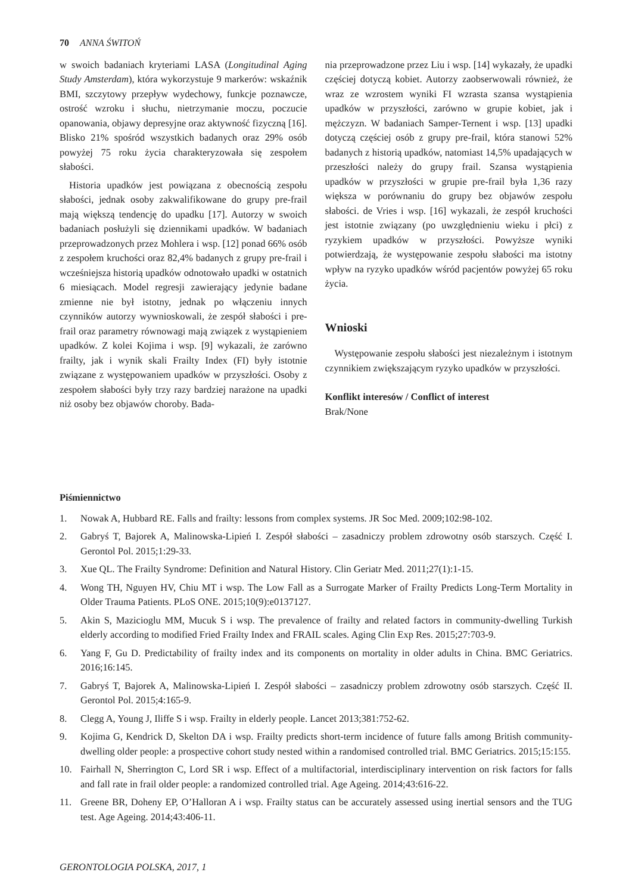70 ANNA ŚWITOŃ
w swoich badaniach kryteriami LASA (Longitudinal Aging Study Amsterdam), która wykorzystuje 9 markerów: wskaźnik BMI, szczytowy przepływ wydechowy, funkcje poznawcze, ostrość wzroku i słuchu, nietrzymanie moczu, poczucie opanowania, objawy depresyjne oraz aktywność fizyczną [16]. Blisko 21% spośród wszystkich badanych oraz 29% osób powyżej 75 roku życia charakteryzowała się zespołem słabości.
Historia upadków jest powiązana z obecnością zespołu słabości, jednak osoby zakwalifikowane do grupy pre-frail mają większą tendencję do upadku [17]. Autorzy w swoich badaniach posłużyli się dziennikami upadków. W badaniach przeprowadzonych przez Mohlera i wsp. [12] ponad 66% osób z zespołem kruchości oraz 82,4% badanych z grupy pre-frail i wcześniejsza historią upadków odnotowało upadki w ostatnich 6 miesiącach. Model regresji zawierający jedynie badane zmienne nie był istotny, jednak po włączeniu innych czynników autorzy wywnioskowali, że zespół słabości i pre-frail oraz parametry równowagi mają związek z wystąpieniem upadków. Z kolei Kojima i wsp. [9] wykazali, że zarówno frailty, jak i wynik skali Frailty Index (FI) były istotnie związane z występowaniem upadków w przyszłości. Osoby z zespołem słabości były trzy razy bardziej narażone na upadki niż osoby bez objawów choroby. Bada-
nia przeprowadzone przez Liu i wsp. [14] wykazały, że upadki częściej dotyczą kobiet. Autorzy zaobserwowali również, że wraz ze wzrostem wyniki FI wzrasta szansa wystąpienia upadków w przyszłości, zarówno w grupie kobiet, jak i mężczyzn. W badaniach Samper-Ternent i wsp. [13] upadki dotyczą częściej osób z grupy pre-frail, która stanowi 52% badanych z historią upadków, natomiast 14,5% upadających w przeszłości należy do grupy frail. Szansa wystąpienia upadków w przyszłości w grupie pre-frail była 1,36 razy większa w porównaniu do grupy bez objawów zespołu słabości. de Vries i wsp. [16] wykazali, że zespół kruchości jest istotnie związany (po uwzględnieniu wieku i płci) z ryzykiem upadków w przyszłości. Powyższe wyniki potwierdzają, że występowanie zespołu słabości ma istotny wpływ na ryzyko upadków wśród pacjentów powyżej 65 roku życia.
Wnioski
Występowanie zespołu słabości jest niezależnym i istotnym czynnikiem zwiększającym ryzyko upadków w przyszłości.
Konflikt interesów / Conflict of interest
Brak/None
Piśmiennictwo
1. Nowak A, Hubbard RE. Falls and frailty: lessons from complex systems. JR Soc Med. 2009;102:98-102.
2. Gabryś T, Bajorek A, Malinowska-Lipień I. Zespół słabości – zasadniczy problem zdrowotny osób starszych. Część I. Gerontol Pol. 2015;1:29-33.
3. Xue QL. The Frailty Syndrome: Definition and Natural History. Clin Geriatr Med. 2011;27(1):1-15.
4. Wong TH, Nguyen HV, Chiu MT i wsp. The Low Fall as a Surrogate Marker of Frailty Predicts Long-Term Mortality in Older Trauma Patients. PLoS ONE. 2015;10(9):e0137127.
5. Akin S, Mazicioglu MM, Mucuk S i wsp. The prevalence of frailty and related factors in community-dwelling Turkish elderly according to modified Fried Frailty Index and FRAIL scales. Aging Clin Exp Res. 2015;27:703-9.
6. Yang F, Gu D. Predictability of frailty index and its components on mortality in older adults in China. BMC Geriatrics. 2016;16:145.
7. Gabryś T, Bajorek A, Malinowska-Lipień I. Zespół słabości – zasadniczy problem zdrowotny osób starszych. Część II. Gerontol Pol. 2015;4:165-9.
8. Clegg A, Young J, Iliffe S i wsp. Frailty in elderly people. Lancet 2013;381:752-62.
9. Kojima G, Kendrick D, Skelton DA i wsp. Frailty predicts short-term incidence of future falls among British community-dwelling older people: a prospective cohort study nested within a randomised controlled trial. BMC Geriatrics. 2015;15:155.
10. Fairhall N, Sherrington C, Lord SR i wsp. Effect of a multifactorial, interdisciplinary intervention on risk factors for falls and fall rate in frail older people: a randomized controlled trial. Age Ageing. 2014;43:616-22.
11. Greene BR, Doheny EP, O’Halloran A i wsp. Frailty status can be accurately assessed using inertial sensors and the TUG test. Age Ageing. 2014;43:406-11.
GERONTOLOGIA POLSKA, 2017, 1